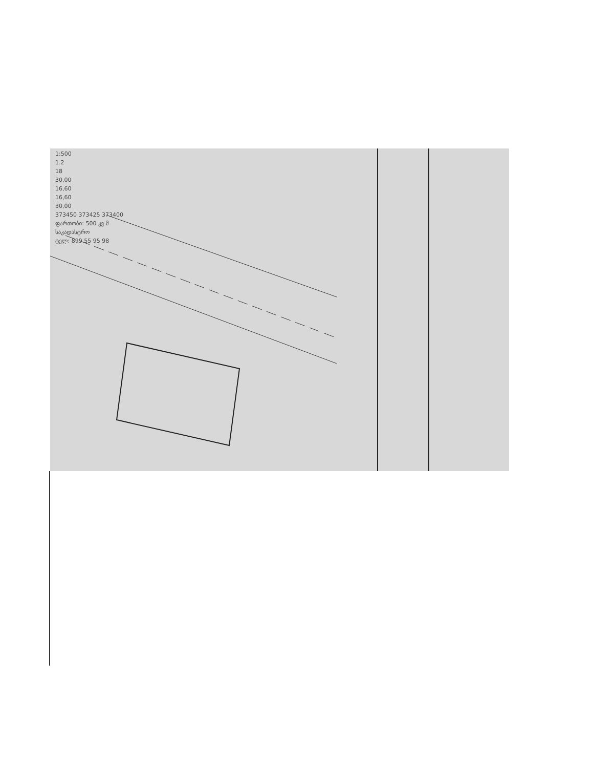1:500
1.2
18
30,00
16,60
16,60
30,00
373450 373425 373400
ფართობი: 500 კვ მ
საკადასტრო
ტელ: 899 55 95 98